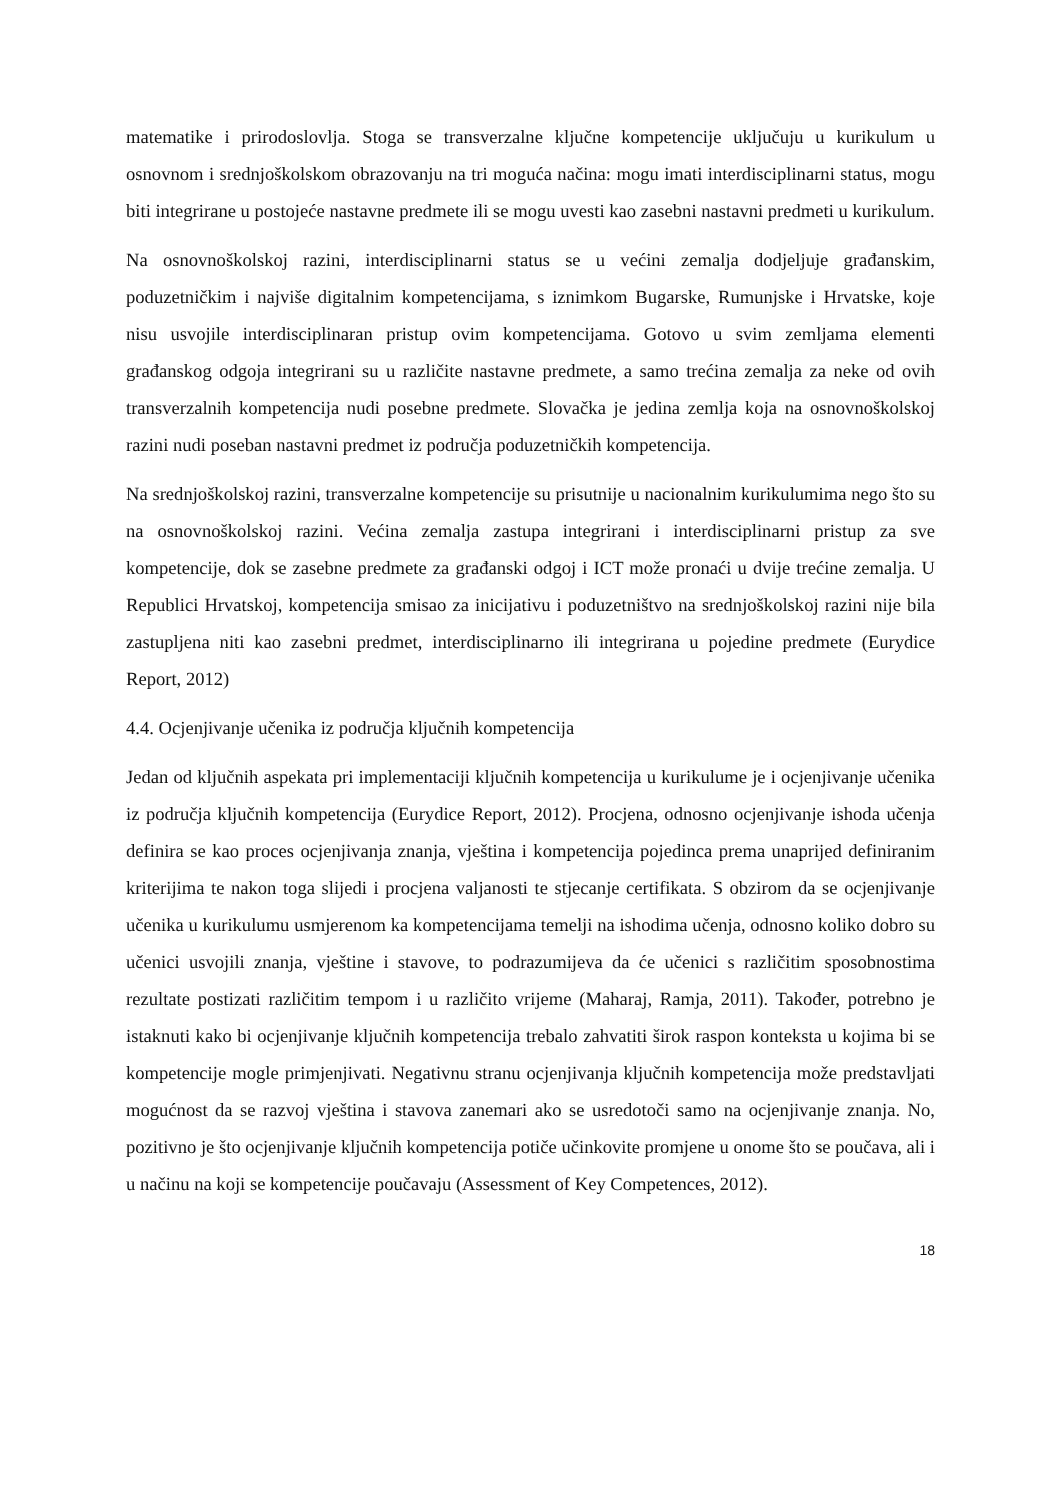matematike i prirodoslovlja. Stoga se transverzalne ključne kompetencije uključuju u kurikulum u osnovnom i srednjoškolskom obrazovanju na tri moguća načina: mogu imati interdisciplinarni status, mogu biti integrirane u postojeće nastavne predmete ili se mogu uvesti kao zasebni nastavni predmeti u kurikulum.
Na osnovnoškolskoj razini, interdisciplinarni status se u većini zemalja dodjeljuje građanskim, poduzetničkim i najviše digitalnim kompetencijama, s iznimkom Bugarske, Rumunjske i Hrvatske, koje nisu usvojile interdisciplinaran pristup ovim kompetencijama. Gotovo u svim zemljama elementi građanskog odgoja integrirani su u različite nastavne predmete, a samo trećina zemalja za neke od ovih transverzalnih kompetencija nudi posebne predmete. Slovačka je jedina zemlja koja na osnovnoškolskoj razini nudi poseban nastavni predmet iz područja poduzetničkih kompetencija.
Na srednjoškolskoj razini, transverzalne kompetencije su prisutnije u nacionalnim kurikulumima nego što su na osnovnoškolskoj razini. Većina zemalja zastupa integrirani i interdisciplinarni pristup za sve kompetencije, dok se zasebne predmete za građanski odgoj i ICT može pronaći u dvije trećine zemalja. U Republici Hrvatskoj, kompetencija smisao za inicijativu i poduzetništvo na srednjoškolskoj razini nije bila zastupljena niti kao zasebni predmet, interdisciplinarno ili integrirana u pojedine predmete (Eurydice Report, 2012)
4.4. Ocjenjivanje učenika iz područja ključnih kompetencija
Jedan od ključnih aspekata pri implementaciji ključnih kompetencija u kurikulume je i ocjenjivanje učenika iz područja ključnih kompetencija (Eurydice Report, 2012). Procjena, odnosno ocjenjivanje ishoda učenja definira se kao proces ocjenjivanja znanja, vještina i kompetencija pojedinca prema unaprijed definiranim kriterijima te nakon toga slijedi i procjena valjanosti te stjecanje certifikata. S obzirom da se ocjenjivanje učenika u kurikulumu usmjerenom ka kompetencijama temelji na ishodima učenja, odnosno koliko dobro su učenici usvojili znanja, vještine i stavove, to podrazumijeva da će učenici s različitim sposobnostima rezultate postizati različitim tempom i u različito vrijeme (Maharaj, Ramja, 2011). Također, potrebno je istaknuti kako bi ocjenjivanje ključnih kompetencija trebalo zahvatiti širok raspon konteksta u kojima bi se kompetencije mogle primjenjivati. Negativnu stranu ocjenjivanja ključnih kompetencija može predstavljati mogućnost da se razvoj vještina i stavova zanemari ako se usredotoči samo na ocjenjivanje znanja. No, pozitivno je što ocjenjivanje ključnih kompetencija potiče učinkovite promjene u onome što se poučava, ali i u načinu na koji se kompetencije poučavaju (Assessment of Key Competences, 2012).
18